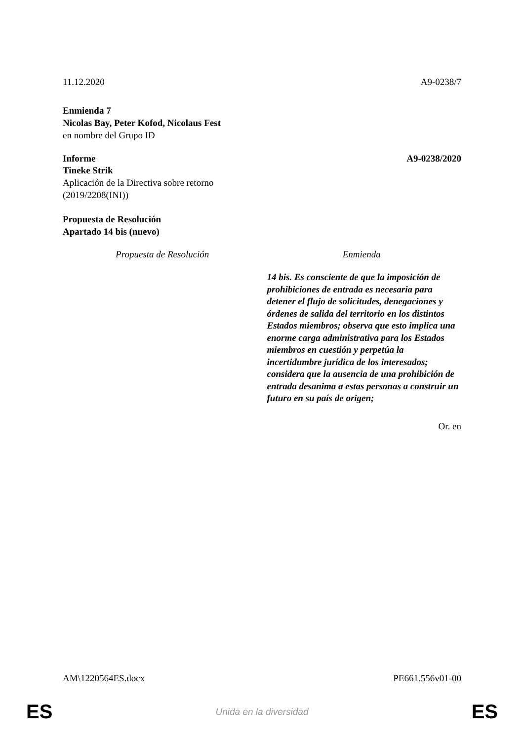11.12.2020 A9-0238/7
Enmienda 7
Nicolas Bay, Peter Kofod, Nicolaus Fest
en nombre del Grupo ID
Informe A9-0238/2020
Tineke Strik
Aplicación de la Directiva sobre retorno
(2019/2208(INI))
Propuesta de Resolución
Apartado 14 bis (nuevo)
| Propuesta de Resolución | Enmienda |
| --- | --- |
| | 14 bis. Es consciente de que la imposición de prohibiciones de entrada es necesaria para detener el flujo de solicitudes, denegaciones y órdenes de salida del territorio en los distintos Estados miembros; observa que esto implica una enorme carga administrativa para los Estados miembros en cuestión y perpetúa la incertidumbre jurídica de los interesados; considera que la ausencia de una prohibición de entrada desanima a estas personas a construir un futuro en su país de origen; |
Or. en
AM\1220564ES.docx PE661.556v01-00
ES Unida en la diversidad ES